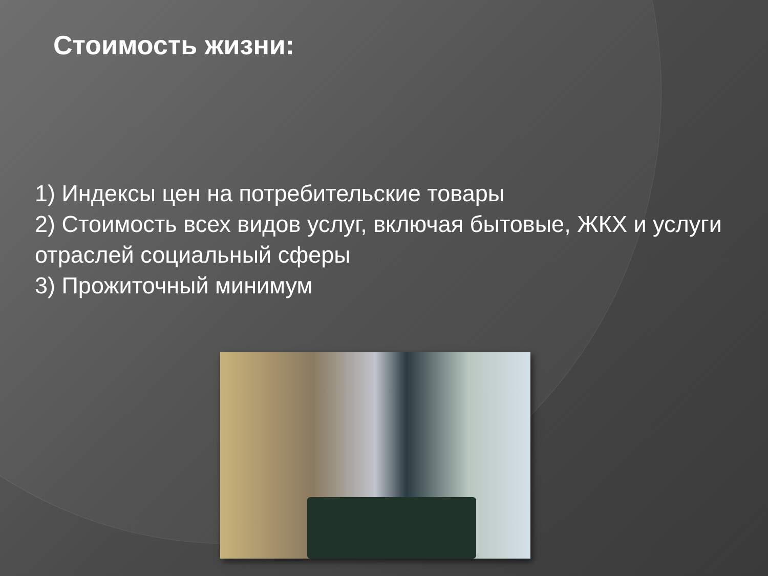Стоимость жизни:
1) Индексы цен на потребительские товары
2) Стоимость всех видов услуг, включая бытовые, ЖКХ и услуги отраслей социальный сферы
3) Прожиточный минимум